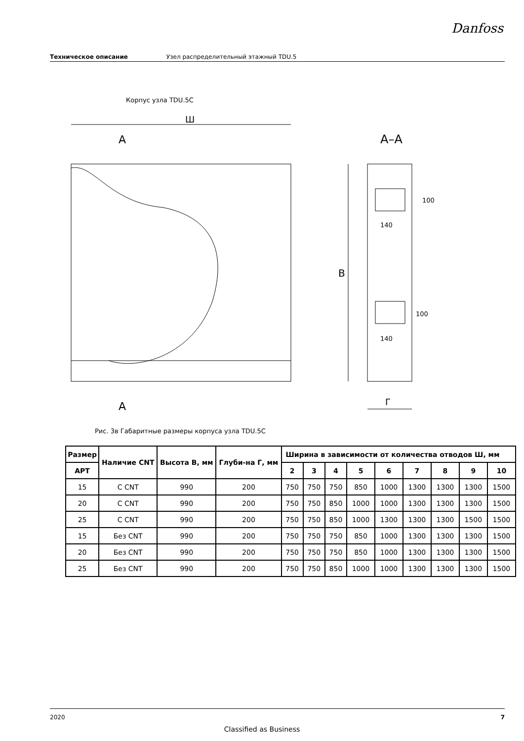Danfoss
Техническое описание Узел распределительный этажный TDU.5
Корпус узла TDU.5C
Ш
A
A
A–A
В
140
140
100
100
Г
Рис. 3в Габаритные размеры корпуса узла TDU.5C
| Размер | Наличие CNT | Высота В, мм | Глуби-на Г, мм | Ширина в зависимости от количества отводов Ш, мм | | | | | | | | |
| --- | --- | --- | --- | --- | --- | --- | --- | --- | --- | --- | --- | --- |
| АРТ | | | | 2 | 3 | 4 | 5 | 6 | 7 | 8 | 9 | 10 |
| 15 | С CNT | 990 | 200 | 750 | 750 | 750 | 850 | 1000 | 1300 | 1300 | 1300 | 1500 |
| 20 | С CNT | 990 | 200 | 750 | 750 | 850 | 1000 | 1000 | 1300 | 1300 | 1300 | 1500 |
| 25 | С CNT | 990 | 200 | 750 | 750 | 850 | 1000 | 1300 | 1300 | 1300 | 1500 | 1500 |
| 15 | Без CNT | 990 | 200 | 750 | 750 | 750 | 850 | 1000 | 1300 | 1300 | 1300 | 1500 |
| 20 | Без CNT | 990 | 200 | 750 | 750 | 750 | 850 | 1000 | 1300 | 1300 | 1300 | 1500 |
| 25 | Без CNT | 990 | 200 | 750 | 750 | 850 | 1000 | 1000 | 1300 | 1300 | 1300 | 1500 |
2020 7
Classified as Business